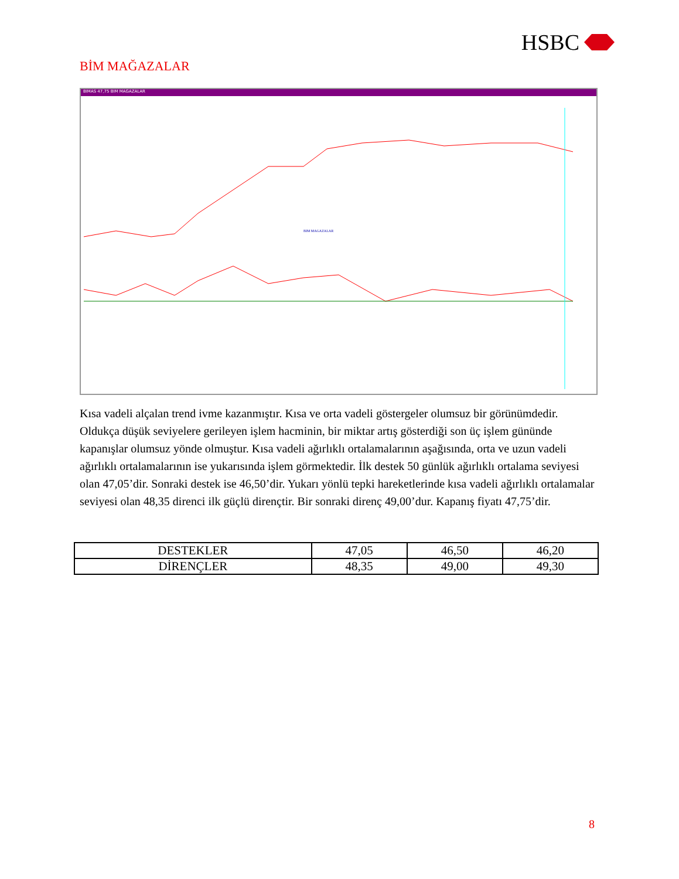HSBC
BİM MAĞAZALAR
BIMAS 47,75 BIM MAGAZALAR
BIM MAGAZALAR
Kısa vadeli alçalan trend ivme kazanmıştır. Kısa ve orta vadeli göstergeler olumsuz bir görünümdedir. Oldukça düşük seviyelere gerileyen işlem hacminin, bir miktar artış gösterdiği son üç işlem gününde kapanışlar olumsuz yönde olmuştur. Kısa vadeli ağırlıklı ortalamalarının aşağısında, orta ve uzun vadeli ağırlıklı ortalamalarının ise yukarısında işlem görmektedir. İlk destek 50 günlük ağırlıklı ortalama seviyesi olan 47,05’dir. Sonraki destek ise 46,50’dir. Yukarı yönlü tepki hareketlerinde kısa vadeli ağırlıklı ortalamalar seviyesi olan 48,35 direnci ilk güçlü dirençtir. Bir sonraki direnç 49,00’dur. Kapanış fiyatı 47,75’dir.
| DESTEKLER | 47,05 | 46,50 | 46,20 |
| DİRENÇLER | 48,35 | 49,00 | 49,30 |
8